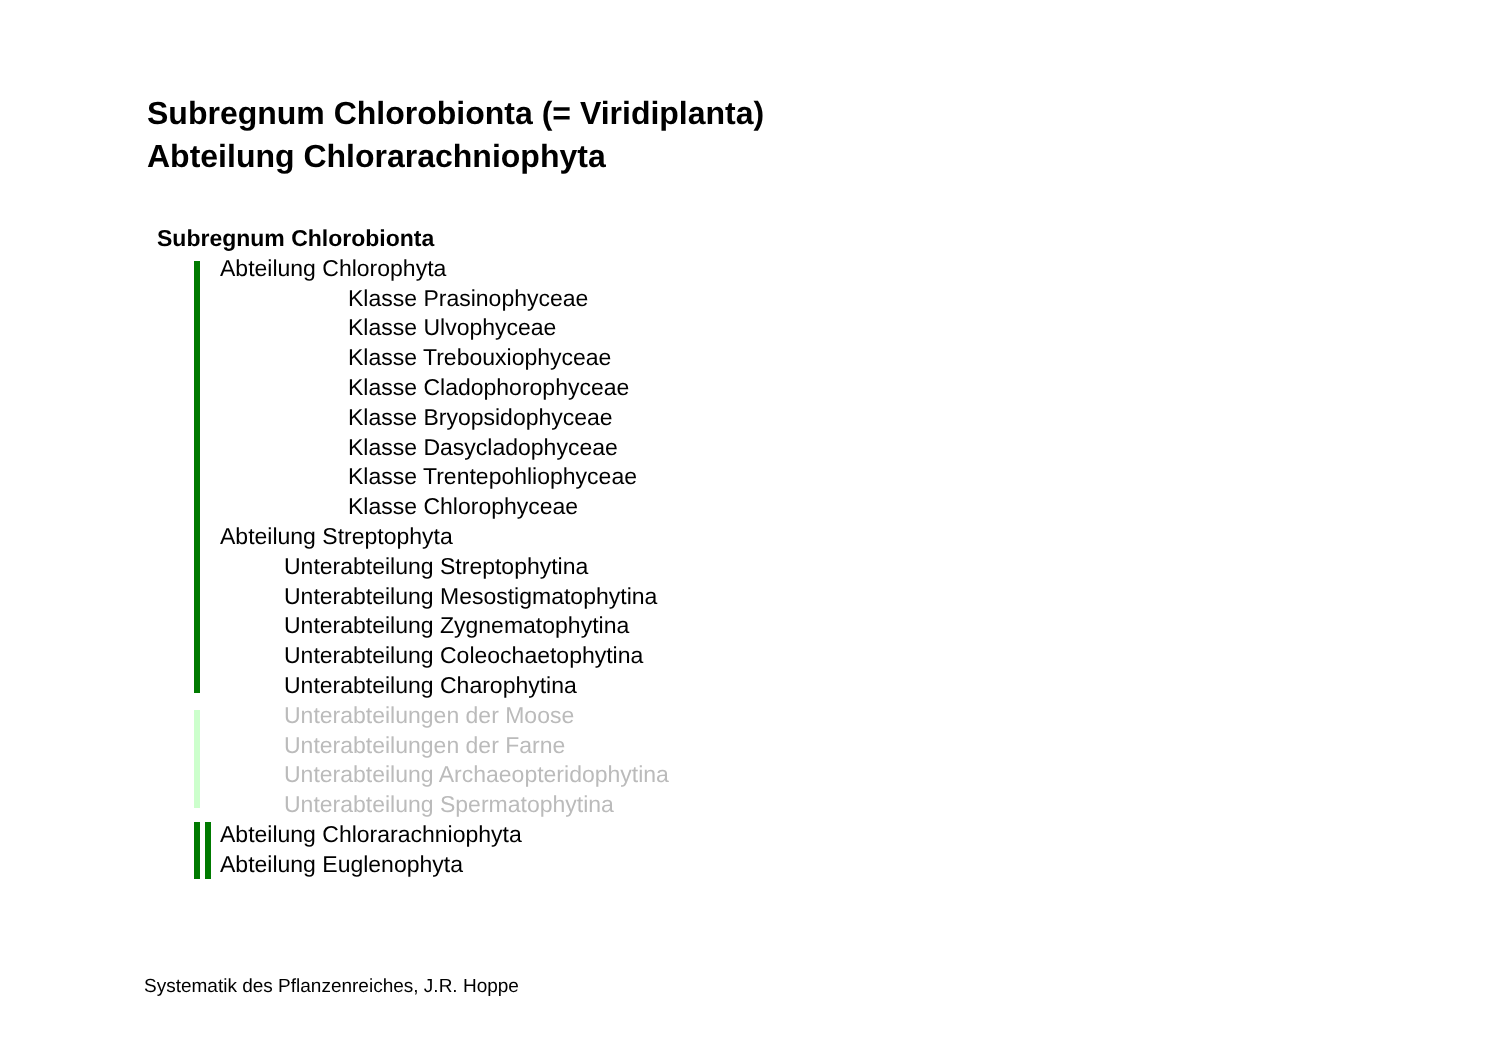Subregnum Chlorobionta (= Viridiplanta)
Abteilung Chlorarachniophyta
Subregnum Chlorobionta
Abteilung Chlorophyta
Klasse Prasinophyceae
Klasse Ulvophyceae
Klasse Trebouxiophyceae
Klasse Cladophorophyceae
Klasse Bryopsidophyceae
Klasse Dasycladophyceae
Klasse Trentepohliophyceae
Klasse Chlorophyceae
Abteilung Streptophyta
Unterabteilung Streptophytina
Unterabteilung Mesostigmatophytina
Unterabteilung Zygnematophytina
Unterabteilung Coleochaetophytina
Unterabteilung Charophytina
Unterabteilungen der Moose
Unterabteilungen der Farne
Unterabteilung Archaeopteridophytina
Unterabteilung Spermatophytina
Abteilung Chlorarachniophyta
Abteilung Euglenophyta
Systematik des Pflanzenreiches, J.R. Hoppe